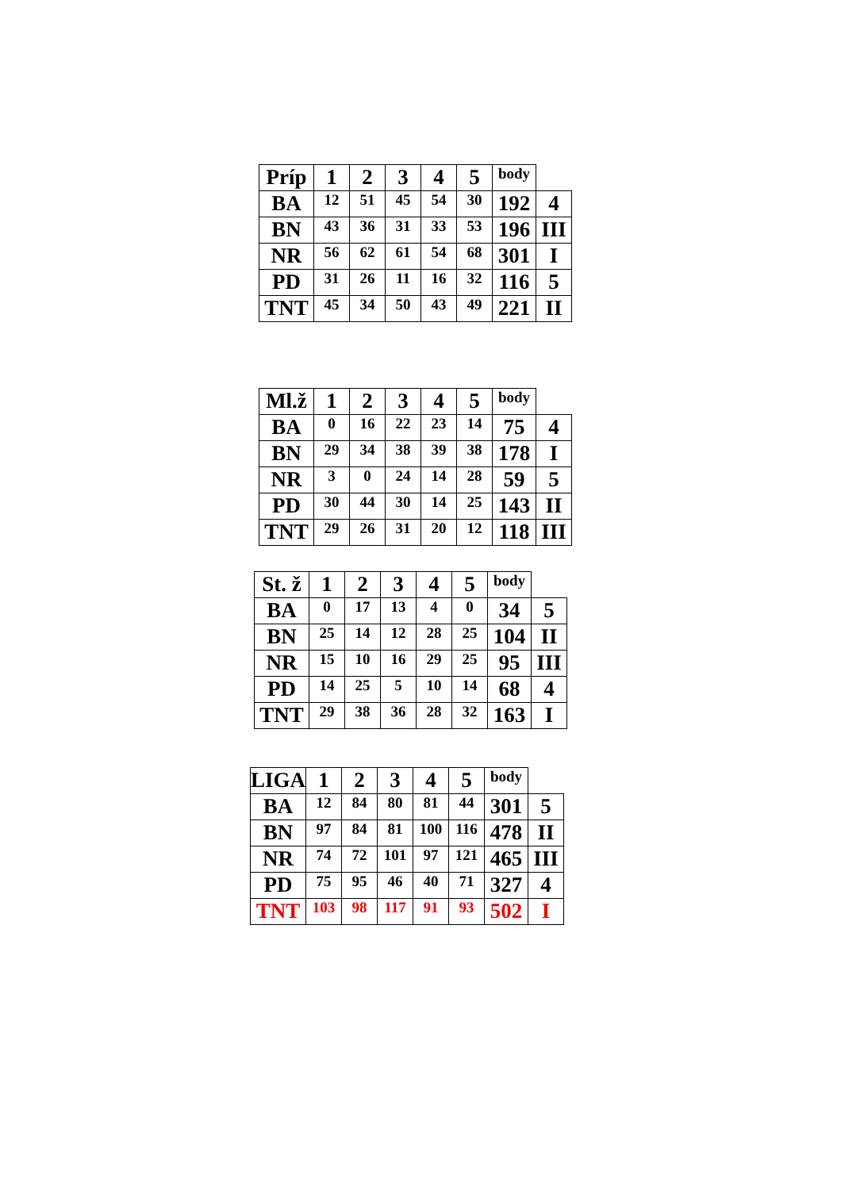| Príp | 1 | 2 | 3 | 4 | 5 | body | |
| BA | 12 | 51 | 45 | 54 | 30 | 192 | 4 |
| BN | 43 | 36 | 31 | 33 | 53 | 196 | III |
| NR | 56 | 62 | 61 | 54 | 68 | 301 | I |
| PD | 31 | 26 | 11 | 16 | 32 | 116 | 5 |
| TNT | 45 | 34 | 50 | 43 | 49 | 221 | II |
| Ml.ž | 1 | 2 | 3 | 4 | 5 | body | |
| BA | 0 | 16 | 22 | 23 | 14 | 75 | 4 |
| BN | 29 | 34 | 38 | 39 | 38 | 178 | I |
| NR | 3 | 0 | 24 | 14 | 28 | 59 | 5 |
| PD | 30 | 44 | 30 | 14 | 25 | 143 | II |
| TNT | 29 | 26 | 31 | 20 | 12 | 118 | III |
| St. ž | 1 | 2 | 3 | 4 | 5 | body | |
| BA | 0 | 17 | 13 | 4 | 0 | 34 | 5 |
| BN | 25 | 14 | 12 | 28 | 25 | 104 | II |
| NR | 15 | 10 | 16 | 29 | 25 | 95 | III |
| PD | 14 | 25 | 5 | 10 | 14 | 68 | 4 |
| TNT | 29 | 38 | 36 | 28 | 32 | 163 | I |
| LIGA | 1 | 2 | 3 | 4 | 5 | body | |
| BA | 12 | 84 | 80 | 81 | 44 | 301 | 5 |
| BN | 97 | 84 | 81 | 100 | 116 | 478 | II |
| NR | 74 | 72 | 101 | 97 | 121 | 465 | III |
| PD | 75 | 95 | 46 | 40 | 71 | 327 | 4 |
| TNT | 103 | 98 | 117 | 91 | 93 | 502 | I |